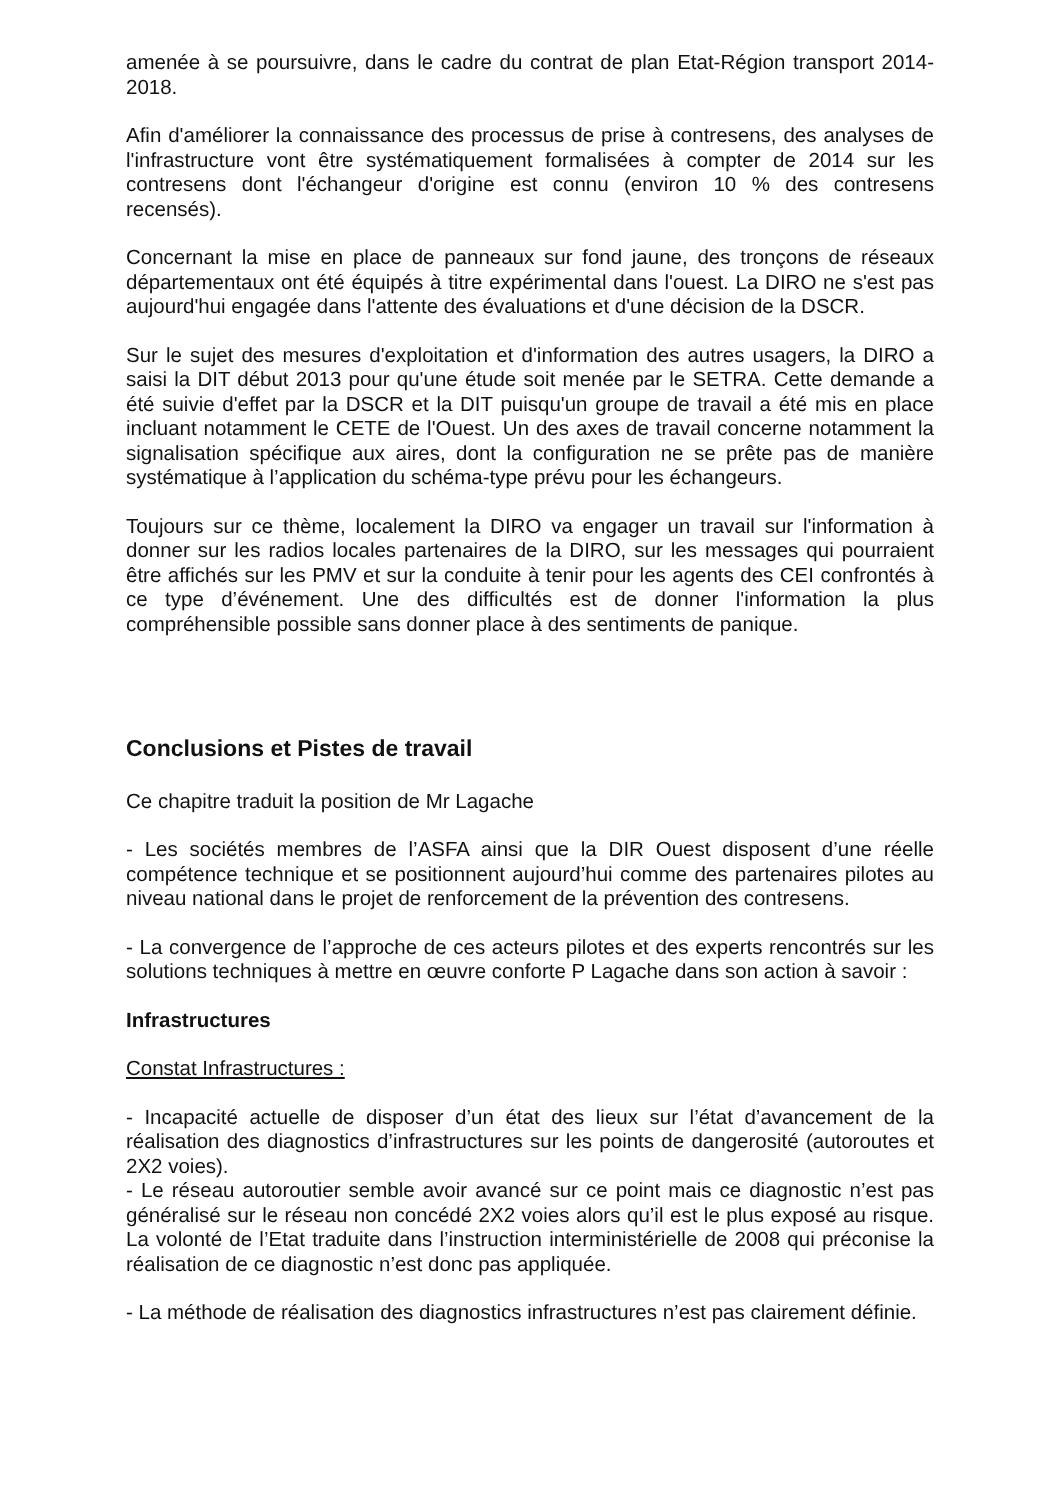amenée à se poursuivre, dans le cadre du contrat de plan Etat-Région transport 2014-2018.
Afin d'améliorer la connaissance des processus de prise à contresens, des analyses de l'infrastructure vont être systématiquement formalisées à compter de 2014 sur les contresens dont l'échangeur d'origine est connu (environ 10 % des contresens recensés).
Concernant la mise en place de panneaux sur fond jaune, des tronçons de réseaux départementaux ont été équipés à titre expérimental dans l'ouest. La DIRO ne s'est pas aujourd'hui engagée dans l'attente des évaluations et d'une décision de la DSCR.
Sur le sujet des mesures d'exploitation et d'information des autres usagers, la DIRO a saisi la DIT début 2013 pour qu'une étude soit menée par le SETRA. Cette demande a été suivie d'effet par la DSCR et la DIT puisqu'un groupe de travail a été mis en place incluant notamment le CETE de l'Ouest. Un des axes de travail concerne notamment la signalisation spécifique aux aires, dont la configuration ne se prête pas de manière systématique à l’application du schéma-type prévu pour les échangeurs.
Toujours sur ce thème, localement la DIRO va engager un travail sur l'information à donner sur les radios locales partenaires de la DIRO, sur les messages qui pourraient être affichés sur les PMV et sur la conduite à tenir pour les agents des CEI confrontés à ce type d’événement. Une des difficultés est de donner l'information la plus compréhensible possible sans donner place à des sentiments de panique.
Conclusions et Pistes de travail
Ce chapitre traduit la position de Mr Lagache
- Les sociétés membres de l’ASFA ainsi que la DIR Ouest disposent d’une réelle compétence technique et se positionnent aujourd’hui comme des partenaires pilotes au niveau national dans le projet de renforcement de la prévention des contresens.
- La convergence de l’approche de ces acteurs pilotes et des experts rencontrés sur les solutions techniques à mettre en œuvre conforte P Lagache dans son action à savoir :
Infrastructures
Constat Infrastructures :
- Incapacité actuelle de disposer d’un état des lieux sur l’état d’avancement de la réalisation des diagnostics d’infrastructures sur les points de dangerosité (autoroutes et 2X2 voies).
- Le réseau autoroutier semble avoir avancé sur ce point mais ce diagnostic n’est pas généralisé sur le réseau non concédé 2X2 voies alors qu’il est le plus exposé au risque. La volonté de l’Etat traduite dans l’instruction interministérielle de 2008 qui préconise la réalisation de ce diagnostic n’est donc pas appliquée.
- La méthode de réalisation des diagnostics infrastructures n’est pas clairement définie.